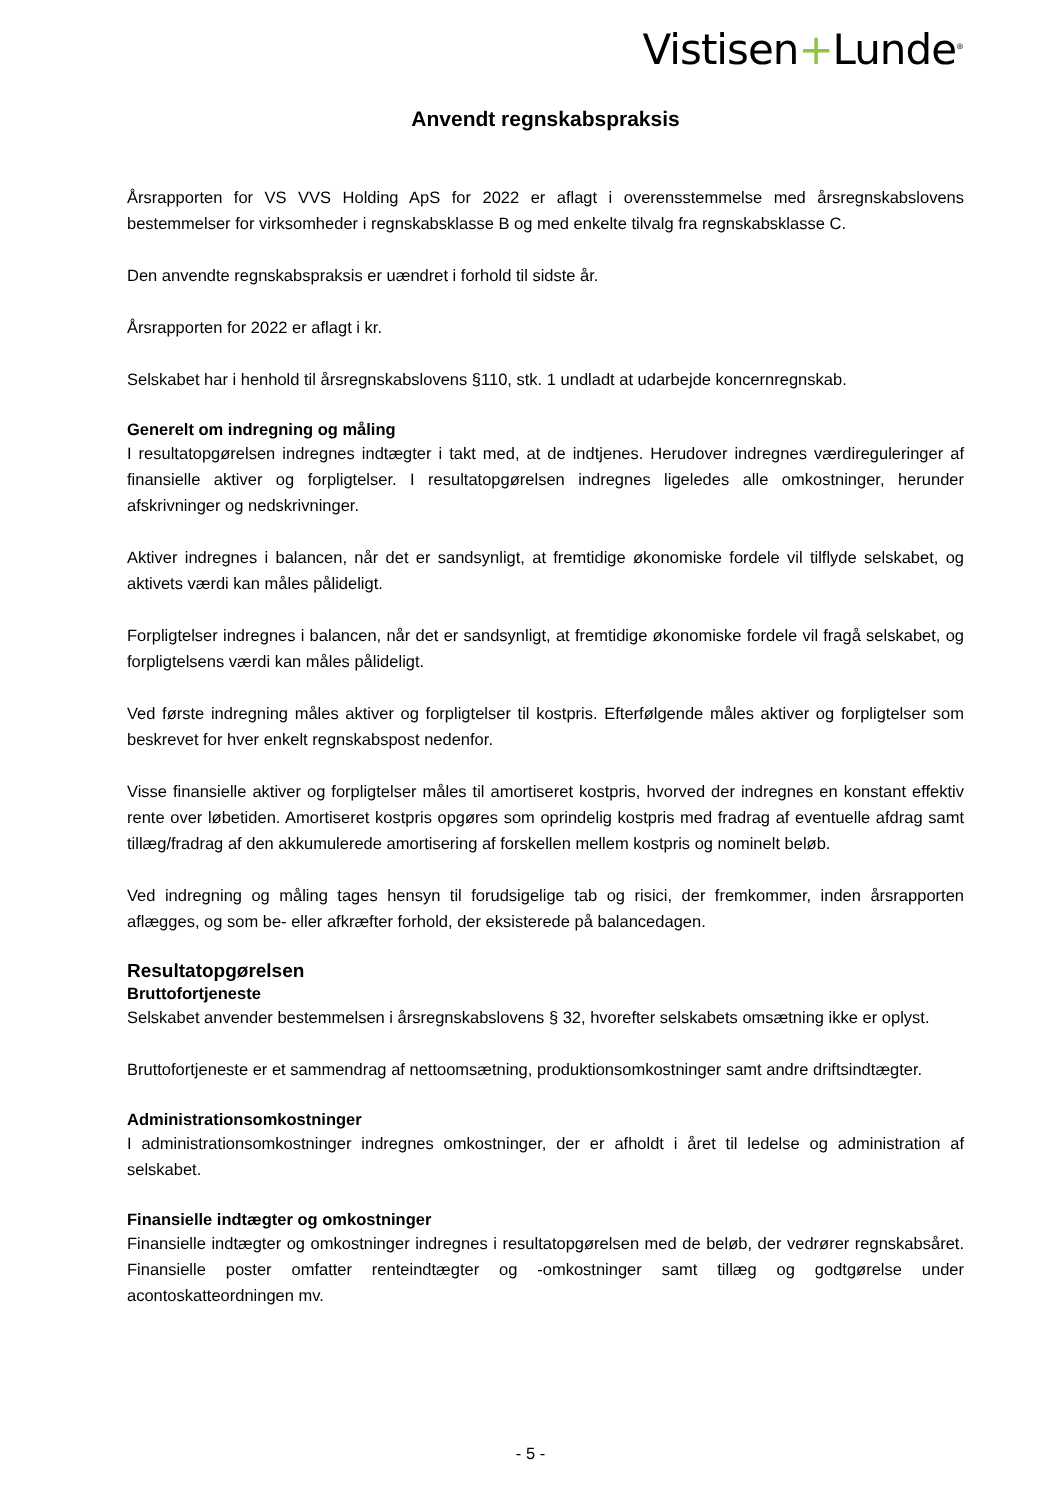Vistisen+Lunde<sup>®</sup>
Anvendt regnskabspraksis
Årsrapporten for VS VVS Holding ApS for 2022 er aflagt i overensstemmelse med årsregnskabslovens bestemmelser for virksomheder i regnskabsklasse B og med enkelte tilvalg fra regnskabsklasse C.
Den anvendte regnskabspraksis er uændret i forhold til sidste år.
Årsrapporten for 2022 er aflagt i kr.
Selskabet har i henhold til årsregnskabslovens §110, stk. 1 undladt at udarbejde koncernregnskab.
Generelt om indregning og måling
I resultatopgørelsen indregnes indtægter i takt med, at de indtjenes. Herudover indregnes værdireguleringer af finansielle aktiver og forpligtelser. I resultatopgørelsen indregnes ligeledes alle omkostninger, herunder afskrivninger og nedskrivninger.
Aktiver indregnes i balancen, når det er sandsynligt, at fremtidige økonomiske fordele vil tilflyde selskabet, og aktivets værdi kan måles pålideligt.
Forpligtelser indregnes i balancen, når det er sandsynligt, at fremtidige økonomiske fordele vil fragå selskabet, og forpligtelsens værdi kan måles pålideligt.
Ved første indregning måles aktiver og forpligtelser til kostpris. Efterfølgende måles aktiver og forpligtelser som beskrevet for hver enkelt regnskabspost nedenfor.
Visse finansielle aktiver og forpligtelser måles til amortiseret kostpris, hvorved der indregnes en konstant effektiv rente over løbetiden. Amortiseret kostpris opgøres som oprindelig kostpris med fradrag af eventuelle afdrag samt tillæg/fradrag af den akkumulerede amortisering af forskellen mellem kostpris og nominelt beløb.
Ved indregning og måling tages hensyn til forudsigelige tab og risici, der fremkommer, inden årsrapporten aflægges, og som be- eller afkræfter forhold, der eksisterede på balancedagen.
Resultatopgørelsen
Bruttofortjeneste
Selskabet anvender bestemmelsen i årsregnskabslovens § 32, hvorefter selskabets omsætning ikke er oplyst.
Bruttofortjeneste er et sammendrag af nettoomsætning, produktionsomkostninger samt andre driftsindtægter.
Administrationsomkostninger
I administrationsomkostninger indregnes omkostninger, der er afholdt i året til ledelse og administration af selskabet.
Finansielle indtægter og omkostninger
Finansielle indtægter og omkostninger indregnes i resultatopgørelsen med de beløb, der vedrører regnskabsåret. Finansielle poster omfatter renteindtægter og -omkostninger samt tillæg og godtgørelse under acontoskatteordningen mv.
- 5 -